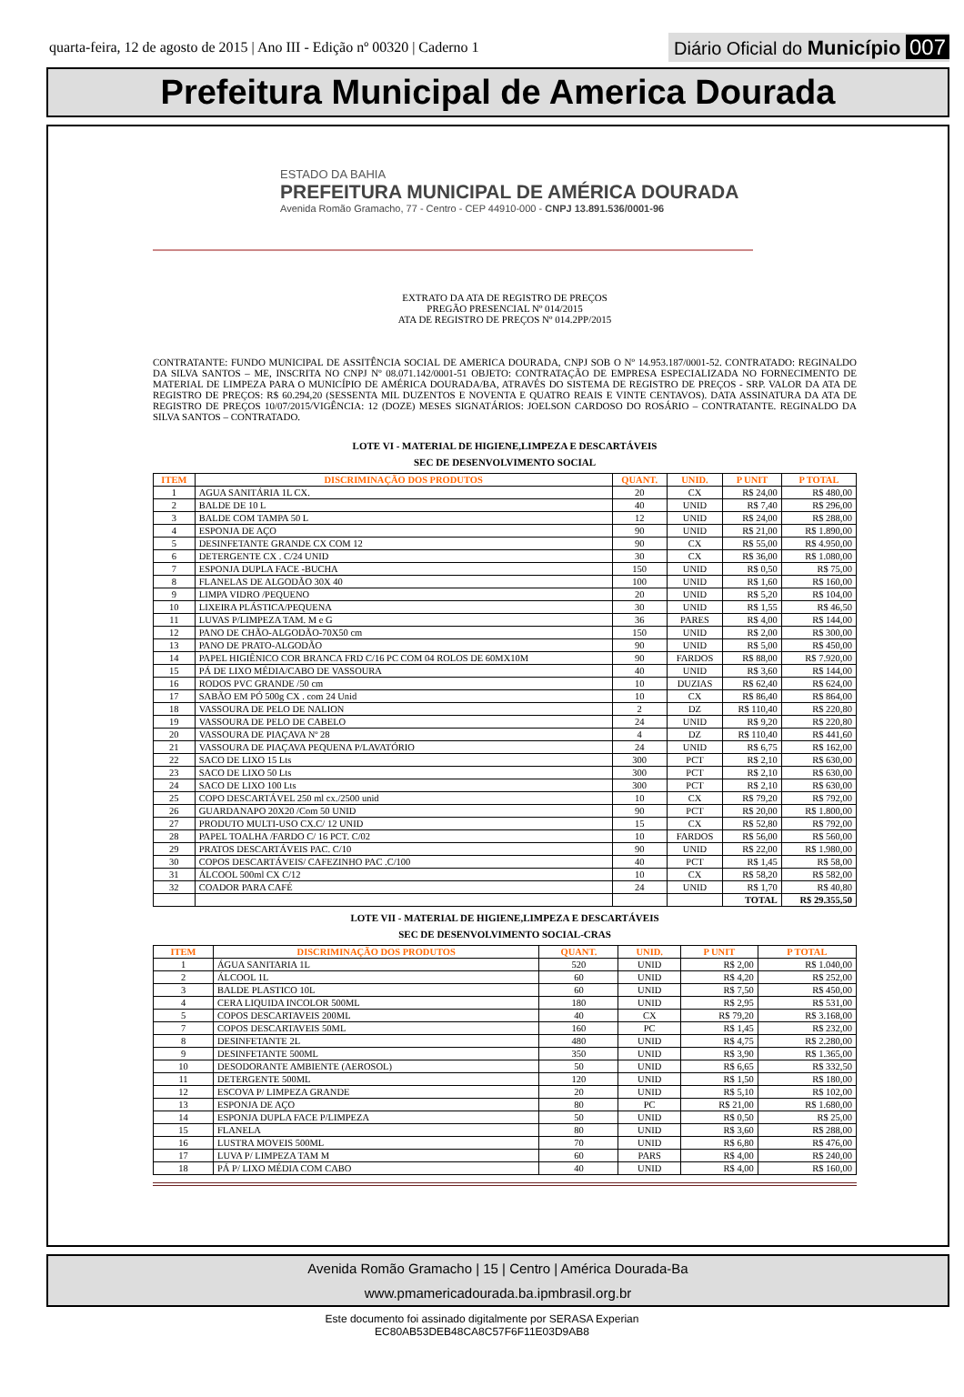quarta-feira, 12 de agosto de 2015 | Ano III - Edição nº 00320 | Caderno 1
Diário Oficial do Município 007
Prefeitura Municipal de America Dourada
ESTADO DA BAHIA
PREFEITURA MUNICIPAL DE AMÉRICA DOURADA
Avenida Romão Gramacho, 77 - Centro - CEP 44910-000 - CNPJ 13.891.536/0001-96
EXTRATO DA ATA DE REGISTRO DE PREÇOS
PREGÃO PRESENCIAL Nº 014/2015
ATA DE REGISTRO DE PREÇOS Nº 014.2PP/2015
CONTRATANTE: FUNDO MUNICIPAL DE ASSITÊNCIA SOCIAL DE AMERICA DOURADA, CNPJ SOB O Nº 14.953.187/0001-52. CONTRATADO: REGINALDO DA SILVA SANTOS – ME, INSCRITA NO CNPJ Nº 08.071.142/0001-51 OBJETO: CONTRATAÇÃO DE EMPRESA ESPECIALIZADA NO FORNECIMENTO DE MATERIAL DE LIMPEZA PARA O MUNICÍPIO DE AMÉRICA DOURADA/BA, ATRAVÉS DO SISTEMA DE REGISTRO DE PREÇOS - SRP. VALOR DA ATA DE REGISTRO DE PREÇOS: R$ 60.294,20 (SESSENTA MIL DUZENTOS E NOVENTA E QUATRO REAIS E VINTE CENTAVOS). DATA ASSINATURA DA ATA DE REGISTRO DE PREÇOS 10/07/2015/VIGÊNCIA: 12 (DOZE) MESES SIGNATÁRIOS: JOELSON CARDOSO DO ROSÁRIO – CONTRATANTE. REGINALDO DA SILVA SANTOS – CONTRATADO.
LOTE VI - MATERIAL DE HIGIENE,LIMPEZA E DESCARTÁVEIS
SEC DE DESENVOLVIMENTO SOCIAL
| ITEM | DISCRIMINAÇÃO DOS PRODUTOS | QUANT. | UNID. | P UNIT | P TOTAL |
| --- | --- | --- | --- | --- | --- |
| 1 | AGUA SANITÁRIA 1L CX. | 20 | CX | R$ 24,00 | R$ 480,00 |
| 2 | BALDE DE 10 L | 40 | UNID | R$ 7,40 | R$ 296,00 |
| 3 | BALDE COM TAMPA 50 L | 12 | UNID | R$ 24,00 | R$ 288,00 |
| 4 | ESPONJA DE AÇO | 90 | UNID | R$ 21,00 | R$ 1.890,00 |
| 5 | DESINFETANTE GRANDE CX COM 12 | 90 | CX | R$ 55,00 | R$ 4.950,00 |
| 6 | DETERGENTE CX . C/24 UNID | 30 | CX | R$ 36,00 | R$ 1.080,00 |
| 7 | ESPONJA DUPLA FACE -BUCHA | 150 | UNID | R$ 0,50 | R$ 75,00 |
| 8 | FLANELAS DE ALGODÃO 30X 40 | 100 | UNID | R$ 1,60 | R$ 160,00 |
| 9 | LIMPA VIDRO /PEQUENO | 20 | UNID | R$ 5,20 | R$ 104,00 |
| 10 | LIXEIRA PLÁSTICA/PEQUENA | 30 | UNID | R$ 1,55 | R$ 46,50 |
| 11 | LUVAS P/LIMPEZA TAM. M e G | 36 | PARES | R$ 4,00 | R$ 144,00 |
| 12 | PANO DE CHÃO-ALGODÃO-70X50 cm | 150 | UNID | R$ 2,00 | R$ 300,00 |
| 13 | PANO DE PRATO-ALGODÃO | 90 | UNID | R$ 5,00 | R$ 450,00 |
| 14 | PAPEL HIGIÊNICO COR BRANCA FRD C/16 PC COM 04 ROLOS DE 60MX10M | 90 | FARDOS | R$ 88,00 | R$ 7.920,00 |
| 15 | PÁ DE LIXO MÉDIA/CABO DE VASSOURA | 40 | UNID | R$ 3,60 | R$ 144,00 |
| 16 | RODOS PVC GRANDE /50 cm | 10 | DUZIAS | R$ 62,40 | R$ 624,00 |
| 17 | SABÃO EM PÓ 500g CX . com 24 Unid | 10 | CX | R$ 86,40 | R$ 864,00 |
| 18 | VASSOURA DE PELO DE NALION | 2 | DZ | R$ 110,40 | R$ 220,80 |
| 19 | VASSOURA DE PELO DE CABELO | 24 | UNID | R$ 9,20 | R$ 220,80 |
| 20 | VASSOURA DE PIAÇAVA Nº 28 | 4 | DZ | R$ 110,40 | R$ 441,60 |
| 21 | VASSOURA DE PIAÇAVA PEQUENA P/LAVATÓRIO | 24 | UNID | R$ 6,75 | R$ 162,00 |
| 22 | SACO DE LIXO 15 Lts | 300 | PCT | R$ 2,10 | R$ 630,00 |
| 23 | SACO DE LIXO 50 Lts | 300 | PCT | R$ 2,10 | R$ 630,00 |
| 24 | SACO DE LIXO 100 Lts | 300 | PCT | R$ 2,10 | R$ 630,00 |
| 25 | COPO DESCARTÁVEL 250 ml cx./2500 unid | 10 | CX | R$ 79,20 | R$ 792,00 |
| 26 | GUARDANAPO 20X20 /Com 50 UNID | 90 | PCT | R$ 20,00 | R$ 1.800,00 |
| 27 | PRODUTO MULTI-USO CX.C/ 12 UNID | 15 | CX | R$ 52,80 | R$ 792,00 |
| 28 | PAPEL TOALHA /FARDO C/ 16 PCT. C/02 | 10 | FARDOS | R$ 56,00 | R$ 560,00 |
| 29 | PRATOS DESCARTÁVEIS PAC. C/10 | 90 | UNID | R$ 22,00 | R$ 1.980,00 |
| 30 | COPOS DESCARTÁVEIS/ CAFEZINHO PAC .C/100 | 40 | PCT | R$ 1,45 | R$ 58,00 |
| 31 | ÁLCOOL 500ml CX C/12 | 10 | CX | R$ 58,20 | R$ 582,00 |
| 32 | COADOR PARA CAFÉ | 24 | UNID | R$ 1,70 | R$ 40,80 |
| | | | | TOTAL | R$ 29.355,50 |
LOTE VII - MATERIAL DE HIGIENE,LIMPEZA E DESCARTÁVEIS
SEC DE DESENVOLVIMENTO SOCIAL-CRAS
| ITEM | DISCRIMINAÇÃO DOS PRODUTOS | QUANT. | UNID. | P UNIT | P TOTAL |
| --- | --- | --- | --- | --- | --- |
| 1 | ÁGUA SANITARIA 1L | 520 | UNID | R$ 2,00 | R$ 1.040,00 |
| 2 | ÁLCOOL 1L | 60 | UNID | R$ 4,20 | R$ 252,00 |
| 3 | BALDE PLASTICO 10L | 60 | UNID | R$ 7,50 | R$ 450,00 |
| 4 | CERA LIQUIDA INCOLOR 500ML | 180 | UNID | R$ 2,95 | R$ 531,00 |
| 5 | COPOS DESCARTAVEIS 200ML | 40 | CX | R$ 79,20 | R$ 3.168,00 |
| 7 | COPOS DESCARTAVEIS 50ML | 160 | PC | R$ 1,45 | R$ 232,00 |
| 8 | DESINFETANTE 2L | 480 | UNID | R$ 4,75 | R$ 2.280,00 |
| 9 | DESINFETANTE 500ML | 350 | UNID | R$ 3,90 | R$ 1.365,00 |
| 10 | DESODORANTE AMBIENTE (AEROSOL) | 50 | UNID | R$ 6,65 | R$ 332,50 |
| 11 | DETERGENTE 500ML | 120 | UNID | R$ 1,50 | R$ 180,00 |
| 12 | ESCOVA P/ LIMPEZA GRANDE | 20 | UNID | R$ 5,10 | R$ 102,00 |
| 13 | ESPONJA DE AÇO | 80 | PC | R$ 21,00 | R$ 1.680,00 |
| 14 | ESPONJA DUPLA FACE P/LIMPEZA | 50 | UNID | R$ 0,50 | R$ 25,00 |
| 15 | FLANELA | 80 | UNID | R$ 3,60 | R$ 288,00 |
| 16 | LUSTRA MOVEIS 500ML | 70 | UNID | R$ 6,80 | R$ 476,00 |
| 17 | LUVA P/ LIMPEZA TAM M | 60 | PARS | R$ 4,00 | R$ 240,00 |
| 18 | PÁ P/ LIXO MÉDIA COM CABO | 40 | UNID | R$ 4,00 | R$ 160,00 |
Avenida Romão Gramacho | 15 | Centro | América Dourada-Ba
www.pmamericadourada.ba.ipmbrasil.org.br
Este documento foi assinado digitalmente por SERASA Experian
EC80AB53DEB48CA8C57F6F11E03D9AB8